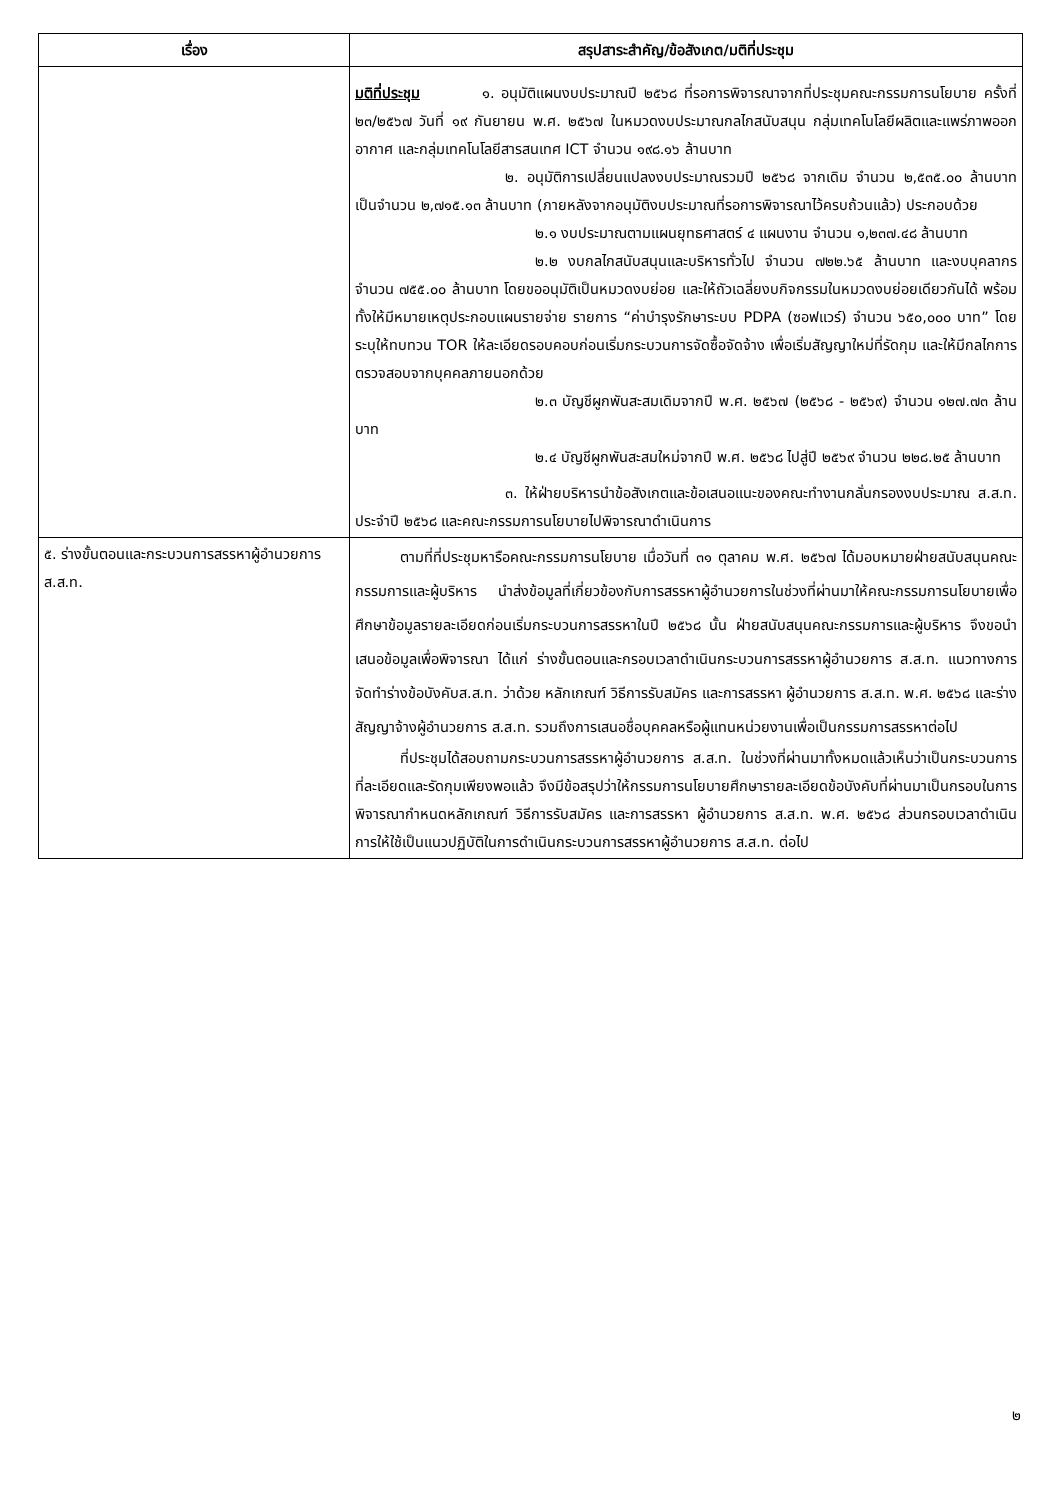| เรื่อง | สรุปสาระสำคัญ/ข้อสังเกต/มติที่ประชุม |
| --- | --- |
| | มติที่ประชุม ๑. อนุมัติแผนงบประมาณปี ๒๕๖๘ ที่รอการพิจารณาจากที่ประชุมคณะกรรมการนโยบาย ครั้งที่ ๒๓/๒๕๖๗ วันที่ ๑๙ กันยายน พ.ศ. ๒๕๖๗ ในหมวดงบประมาณกลไกสนับสนุน กลุ่มเทคโนโลยีผลิตและแพร่ภาพออกอากาศ และกลุ่มเทคโนโลยีสารสนเทศ ICT จำนวน ๑๙๘.๑๖ ล้านบาท ๒. อนุมัติการเปลี่ยนแปลงงบประมาณรวมปี ๒๕๖๘ จากเดิม จำนวน ๒,๕๓๕.๐๐ ล้านบาท เป็นจำนวน ๒,๗๑๕.๑๓ ล้านบาท (ภายหลังจากอนุมัติงบประมาณที่รอการพิจารณาไว้ครบถ้วนแล้ว) ประกอบด้วย ๒.๑ งบประมาณตามแผนยุทธศาสตร์ ๔ แผนงาน จำนวน ๑,๒๓๗.๔๘ ล้านบาท ๒.๒ งบกลไกสนับสนุนและบริหารทั่วไป จำนวน ๗๒๒.๖๕ ล้านบาท และงบบุคลากร จำนวน ๗๕๕.๐๐ ล้านบาท โดยขออนุมัติเป็นหมวดงบย่อย และให้ถัวเฉลี่ยงบกิจกรรมในหมวดงบย่อยเดียวกันได้ พร้อมทั้งให้มีหมายเหตุประกอบแผนรายจ่าย รายการ “ค่าบำรุงรักษาระบบ PDPA (ซอฟแวร์) จำนวน ๖๕๐,๐๐๐ บาท” โดยระบุให้ทบทวน TOR ให้ละเอียดรอบคอบก่อนเริ่มกระบวนการจัดซื้อจัดจ้าง เพื่อเริ่มสัญญาใหม่ที่รัดกุม และให้มีกลไกการตรวจสอบจากบุคคลภายนอกด้วย ๒.๓ บัญชีผูกพันสะสมเดิมจากปี พ.ศ. ๒๕๖๗ (๒๕๖๘ - ๒๕๖๙) จำนวน ๑๒๗.๗๓ ล้านบาท ๒.๔ บัญชีผูกพันสะสมใหม่จากปี พ.ศ. ๒๕๖๘ ไปสู่ปี ๒๕๖๙ จำนวน ๒๒๘.๒๕ ล้านบาท ๓. ให้ฝ่ายบริหารนำข้อสังเกตและข้อเสนอแนะของคณะทำงานกลั่นกรองงบประมาณ ส.ส.ท. ประจำปี ๒๕๖๘ และคณะกรรมการนโยบายไปพิจารณาดำเนินการ |
| ๕. ร่างขั้นตอนและกระบวนการสรรหาผู้อำนวยการ ส.ส.ท. | ตามที่ที่ประชุมหารือคณะกรรมการนโยบาย เมื่อวันที่ ๓๑ ตุลาคม พ.ศ. ๒๕๖๗ ได้มอบหมายฝ่ายสนับสนุนคณะกรรมการและผู้บริหาร นำส่งข้อมูลที่เกี่ยวข้องกับการสรรหาผู้อำนวยการในช่วงที่ผ่านมาให้คณะกรรมการนโยบายเพื่อศึกษาข้อมูลรายละเอียดก่อนเริ่มกระบวนการสรรหาในปี ๒๕๖๘ นั้น ฝ่ายสนับสนุนคณะกรรมการและผู้บริหาร จึงขอนำเสนอข้อมูลเพื่อพิจารณา ได้แก่ ร่างขั้นตอนและกรอบเวลาดำเนินกระบวนการสรรหาผู้อำนวยการ ส.ส.ท. แนวทางการจัดทำร่างข้อบังคับส.ส.ท. ว่าด้วย หลักเกณฑ์ วิธีการรับสมัคร และการสรรหา ผู้อำนวยการ ส.ส.ท. พ.ศ. ๒๕๖๘ และร่างสัญญาจ้างผู้อำนวยการ ส.ส.ท. รวมถึงการเสนอชื่อบุคคลหรือผู้แทนหน่วยงานเพื่อเป็นกรรมการสรรหาต่อไป ที่ประชุมได้สอบถามกระบวนการสรรหาผู้อำนวยการ ส.ส.ท. ในช่วงที่ผ่านมาทั้งหมดแล้วเห็นว่าเป็นกระบวนการที่ละเอียดและรัดกุมเพียงพอแล้ว จึงมีข้อสรุปว่าให้กรรมการนโยบายศึกษารายละเอียดข้อบังคับที่ผ่านมาเป็นกรอบในการพิจารณากำหนดหลักเกณฑ์ วิธีการรับสมัคร และการสรรหา ผู้อำนวยการ ส.ส.ท. พ.ศ. ๒๕๖๘ ส่วนกรอบเวลาดำเนินการให้ใช้เป็นแนวปฏิบัติในการดำเนินกระบวนการสรรหาผู้อำนวยการ ส.ส.ท. ต่อไป |
๒